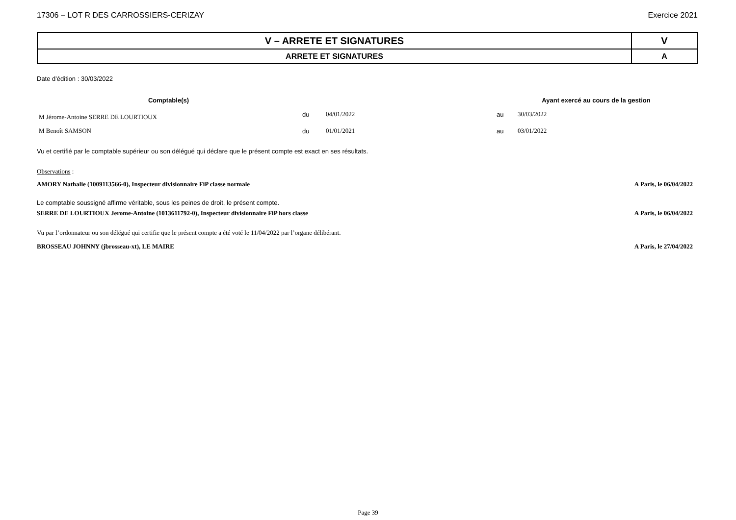17306 – LOT R DES CARROSSIERS-CERIZAY Exercice 2021
| V – ARRETE ET SIGNATURES | V |
| ARRETE ET SIGNATURES | A |
Date d'édition : 30/03/2022
| Comptable(s) | | | Ayant exercé au cours de la gestion | |
| --- | --- | --- | --- | --- |
| M Jérome-Antoine SERRE DE LOURTIOUX | du | 04/01/2022 | au | 30/03/2022 |
| M Benoît SAMSON | du | 01/01/2021 | au | 03/01/2022 |
Vu et certifié par le comptable supérieur ou son délégué qui déclare que le présent compte est exact en ses résultats.
Observations :
AMORY Nathalie (1009113566-0), Inspecteur divisionnaire FiP classe normale A Paris, le 06/04/2022
Le comptable soussigné affirme véritable, sous les peines de droit, le présent compte.
SERRE DE LOURTIOUX Jerome-Antoine (1013611792-0), Inspecteur divisionnaire FiP hors classe A Paris, le 06/04/2022
Vu par l’ordonnateur ou son délégué qui certifie que le présent compte a été voté le 11/04/2022 par l’organe délibérant.
BROSSEAU JOHNNY (jbrosseau-xt), LE MAIRE A Paris, le 27/04/2022
Page 39